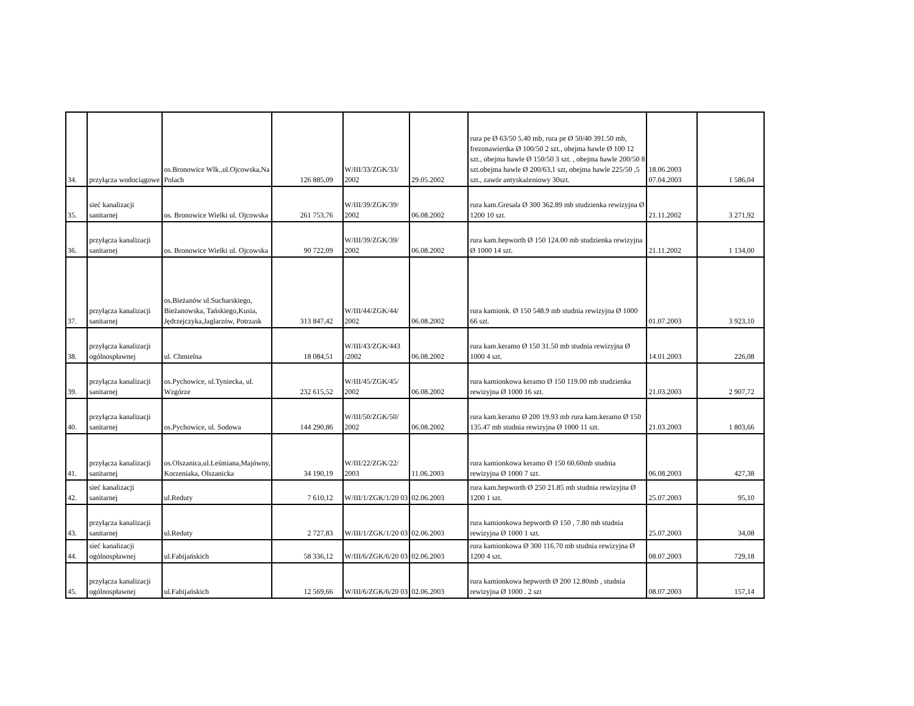| 34. | przyłącza wodociągowe | os.Bronowice Wlk.,ul.Ojcowska,Na Polach | 126 885,09 | W/III/33/ZGK/33/ 2002 | 29.05.2002 | rura pe Ø 63/50 5.40 mb, rura pe Ø 50/40 391.50 mb, frezonawiertka Ø 100/50 2 szt., obejma hawle Ø 100 12 szt., obejma hawle Ø 150/50 3 szt. , obejma hawle 200/50 8 szt.obejma hawle Ø 200/63,1 szt, obejma hawle 225/50 ,5 szt., zawór antyskażeniowy 30szt. | 18.06.2003 07.04.2003 | 1 586,04 |
| 35. | sieć kanalizacji sanitarnej | os. Bronowice Wielki ul. Ojcowska | 261 753,76 | W/III/39/ZGK/39/ 2002 | 06.08.2002 | rura kam.Gresala Ø 300 362.89 mb studzienka rewizyjna Ø 1200 10 szt. | 21.11.2002 | 3 271,92 |
| 36. | przyłącza kanalizacji sanitarnej | os. Bronowice Wielki ul. Ojcowska | 90 722,09 | W/III/39/ZGK/39/ 2002 | 06.08.2002 | rura kam.hepworth Ø 150 124.00 mb studzienka rewizyjna Ø 1000 14 szt. | 21.11.2002 | 1 134,00 |
| 37. | przyłącza kanalizacji sanitarnej | os.Bieżanów ul.Sucharskiego, Bieżanowska, Tańskiego,Kusia, Jędrzejczyka,Jaglarzów, Potrzask | 313 847,42 | W/III/44/ZGK/44/ 2002 | 06.08.2002 | rura kamionk. Ø 150 548.9 mb studnia rewizyjna Ø 1000 66 szt. | 01.07.2003 | 3 923,10 |
| 38. | przyłącza kanalizacji ogólnospławnej | ul. Chmielna | 18 084,51 | W/III/43/ZGK/443 /2002 | 06.08.2002 | rura kam.keramo Ø 150 31.50 mb studnia rewizyjna Ø 1000 4 szt. | 14.01.2003 | 226,08 |
| 39. | przyłącza kanalizacji sanitarnej | os.Pychowice, ul.Tyniecka, ul. Wzgórze | 232 615,52 | W/III/45/ZGK/45/ 2002 | 06.08.2002 | rura kamionkowa keramo Ø 150 119.00 mb studzienka rewizyjna Ø 1000 16 szt. | 21.03.2003 | 2 907,72 |
| 40. | przyłącza kanalizacji sanitarnej | os.Pychowice, ul. Sodowa | 144 290,86 | W/III/50/ZGK/50/ 2002 | 06.08.2002 | rura kam.keramo Ø 200 19.93 mb rura kam.keramo Ø 150 135.47 mb studnia rewizyjna Ø 1000 11 szt. | 21.03.2003 | 1 803,66 |
| 41. | przyłącza kanalizacji sanitarnej | os.Olszanica,ul.Leśmiana,Majówny, Korzeniaka, Olszanicka | 34 190,19 | W/III/22/ZGK/22/ 2003 | 11.06.2003 | rura kamionkowa keramo Ø 150 60.60mb studnia rewizyjna Ø 1000 7 szt. | 06.08.2003 | 427,38 |
| 42. | sieć kanalizacji sanitarnej | ul.Reduty | 7 610,12 | W/III/1/ZGK/1/20 03 | 02.06.2003 | rura kam.hepworth Ø 250 21.85 mb studnia rewizyjna Ø 1200 1 szt. | 25.07.2003 | 95,10 |
| 43. | przyłącza kanalizacji sanitarnej | ul.Reduty | 2 727,83 | W/III/1/ZGK/1/20 03 | 02.06.2003 | rura kamionkowa hepworth Ø 150 , 7.80 mb studnia rewizyjna Ø 1000 1 szt. | 25.07.2003 | 34,08 |
| 44. | sieć kanalizacji ogólnospławnej | ul.Fabijańskich | 58 336,12 | W/III/6/ZGK/6/20 03 | 02.06.2003 | rura kamionkowa Ø 300 116.70 mb studnia rewizyjna Ø 1200 4 szt. | 08.07.2003 | 729,18 |
| 45. | przyłącza kanalizacji ogólnospławnej | ul.Fabijańskich | 12 569,66 | W/III/6/ZGK/6/20 03 | 02.06.2003 | rura kamionkowa hepworth Ø 200 12.80mb , studnia rewizyjna Ø 1000 . 2 szt | 08.07.2003 | 157,14 |